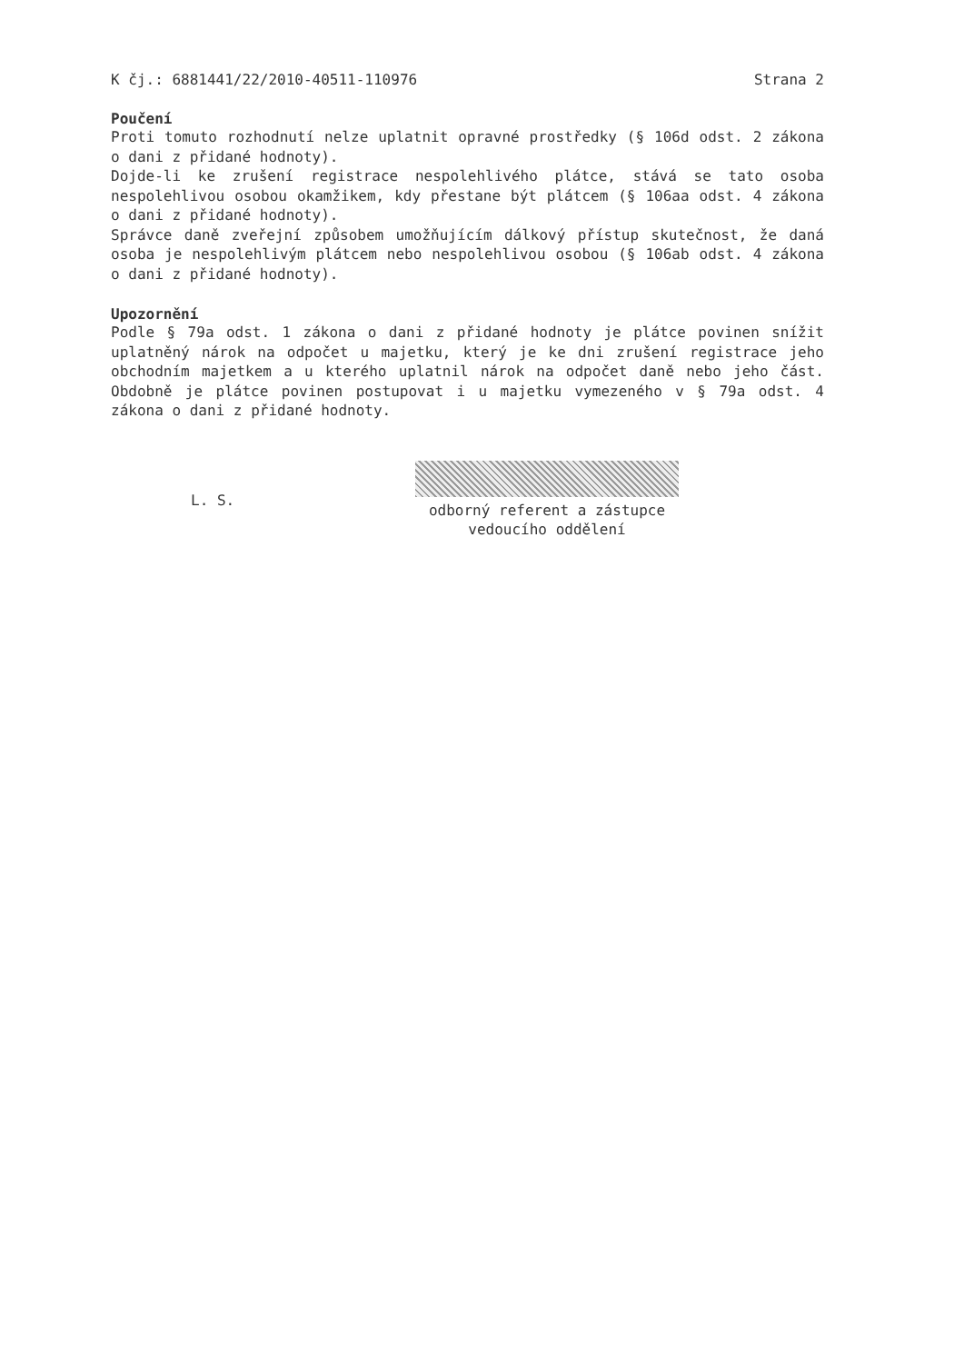K čj.: 6881441/22/2010-40511-110976 Strana 2
Poučení
Proti tomuto rozhodnutí nelze uplatnit opravné prostředky (§ 106d odst. 2 zákona o dani z přidané hodnoty).
Dojde-li ke zrušení registrace nespolehlivého plátce, stává se tato osoba nespolehlivou osobou okamžikem, kdy přestane být plátcem (§ 106aa odst. 4 zákona o dani z přidané hodnoty).
Správce daně zveřejní způsobem umožňujícím dálkový přístup skutečnost, že daná osoba je nespolehlivým plátcem nebo nespolehlivou osobou (§ 106ab odst. 4 zákona o dani z přidané hodnoty).
Upozornění
Podle § 79a odst. 1 zákona o dani z přidané hodnoty je plátce povinen snížit uplatněný nárok na odpočet u majetku, který je ke dni zrušení registrace jeho obchodním majetkem a u kterého uplatnil nárok na odpočet daně nebo jeho část. Obdobně je plátce povinen postupovat i u majetku vymezeného v § 79a odst. 4 zákona o dani z přidané hodnoty.
L. S.
odborný referent a zástupce
vedoucího oddělení